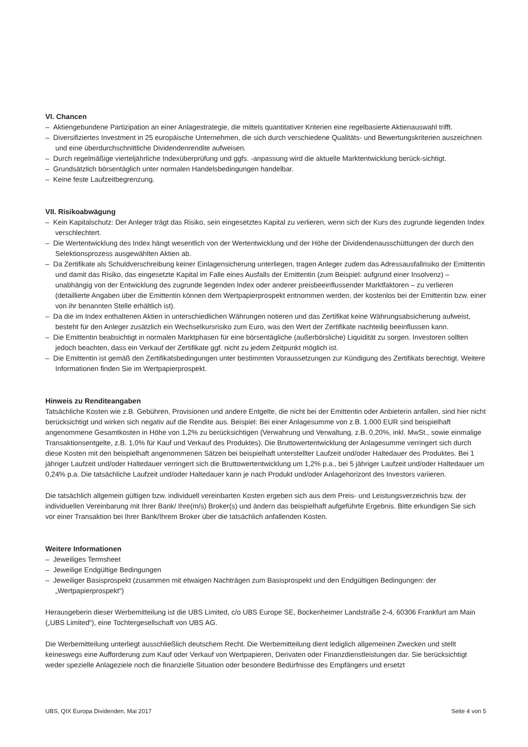VI. Chancen
– Aktiengebundene Partizipation an einer Anlagestrategie, die mittels quantitativer Kriterien eine regelbasierte Aktienauswahl trifft.
– Diversifiziertes Investment in 25 europäische Unternehmen, die sich durch verschiedene Qualitäts- und Bewertungskriterien auszeichnen und eine überdurchschnittliche Dividendenrendite aufweisen.
– Durch regelmäßige vierteljährliche Indexüberprüfung und ggfs. -anpassung wird die aktuelle Marktentwicklung berück-sichtigt.
– Grundsätzlich börsentäglich unter normalen Handelsbedingungen handelbar.
– Keine feste Laufzeitbegrenzung.
VII. Risikoabwägung
– Kein Kapitalschutz: Der Anleger trägt das Risiko, sein eingesetztes Kapital zu verlieren, wenn sich der Kurs des zugrunde liegenden Index verschlechtert.
– Die Wertentwicklung des Index hängt wesentlich von der Wertentwicklung und der Höhe der Dividendenausschüttungen der durch den Selektionsprozess ausgewählten Aktien ab.
– Da Zertifikate als Schuldverschreibung keiner Einlagensicherung unterliegen, tragen Anleger zudem das Adressausfallrisiko der Emittentin und damit das Risiko, das eingesetzte Kapital im Falle eines Ausfalls der Emittentin (zum Beispiel: aufgrund einer Insolvenz) – unabhängig von der Entwicklung des zugrunde liegenden Index oder anderer preisbeeinflussender Marktfaktoren – zu verlieren (detaillierte Angaben über die Emittentin können dem Wertpapierprospekt entnommen werden, der kostenlos bei der Emittentin bzw. einer von ihr benannten Stelle erhältlich ist).
– Da die im Index enthaltenen Aktien in unterschiedlichen Währungen notieren und das Zertifikat keine Währungsabsicherung aufweist, besteht für den Anleger zusätzlich ein Wechselkursrisiko zum Euro, was den Wert der Zertifikate nachteilig beeinflussen kann.
– Die Emittentin beabsichtigt in normalen Marktphasen für eine börsentägliche (außerbörsliche) Liquidität zu sorgen. Investoren sollten jedoch beachten, dass ein Verkauf der Zertifikate ggf. nicht zu jedem Zeitpunkt möglich ist.
– Die Emittentin ist gemäß den Zertifikatsbedingungen unter bestimmten Voraussetzungen zur Kündigung des Zertifikats berechtigt. Weitere Informationen finden Sie im Wertpapierprospekt.
Hinweis zu Renditeangaben
Tatsächliche Kosten wie z.B. Gebühren, Provisionen und andere Entgelte, die nicht bei der Emittentin oder Anbieterin anfallen, sind hier nicht berücksichtigt und wirken sich negativ auf die Rendite aus. Beispiel: Bei einer Anlagesumme von z.B. 1.000 EUR sind beispielhaft angenommene Gesamtkosten in Höhe von 1,2% zu berücksichtigen (Verwahrung und Verwaltung, z.B. 0,20%, inkl. MwSt., sowie einmalige Transaktionsentgelte, z.B. 1,0% für Kauf und Verkauf des Produktes). Die Bruttowertentwicklung der Anlagesumme verringert sich durch diese Kosten mit den beispielhaft angenommenen Sätzen bei beispielhaft unterstellter Laufzeit und/oder Haltedauer des Produktes. Bei 1 jähriger Laufzeit und/oder Haltedauer verringert sich die Bruttowertentwicklung um 1,2% p.a., bei 5 jähriger Laufzeit und/oder Haltedauer um 0,24% p.a. Die tatsächliche Laufzeit und/oder Haltedauer kann je nach Produkt und/oder Anlagehorizont des Investors variieren.
Die tatsächlich allgemein gültigen bzw. individuell vereinbarten Kosten ergeben sich aus dem Preis- und Leistungsverzeichnis bzw. der individuellen Vereinbarung mit Ihrer Bank/ Ihre(m/s) Broker(s) und ändern das beispielhaft aufgeführte Ergebnis. Bitte erkundigen Sie sich vor einer Transaktion bei Ihrer Bank/Ihrem Broker über die tatsächlich anfallenden Kosten.
Weitere Informationen
– Jeweiliges Termsheet
– Jeweilige Endgültige Bedingungen
– Jeweiliger Basisprospekt (zusammen mit etwaigen Nachträgen zum Basisprospekt und den Endgültigen Bedingungen: der „Wertpapierprospekt“)
Herausgeberin dieser Werbemitteilung ist die UBS Limited, c/o UBS Europe SE, Bockenheimer Landstraße 2-4, 60306 Frankfurt am Main („UBS Limited“), eine Tochtergesellschaft von UBS AG.
Die Werbemitteilung unterliegt ausschließlich deutschem Recht. Die Werbemitteilung dient lediglich allgemeinen Zwecken und stellt keineswegs eine Aufforderung zum Kauf oder Verkauf von Wertpapieren, Derivaten oder Finanzdienstleistungen dar. Sie berücksichtigt weder spezielle Anlageziele noch die finanzielle Situation oder besondere Bedürfnisse des Empfängers und ersetzt
UBS, QIX Europa Dividenden, Mai 2017 Seite 4 von 5